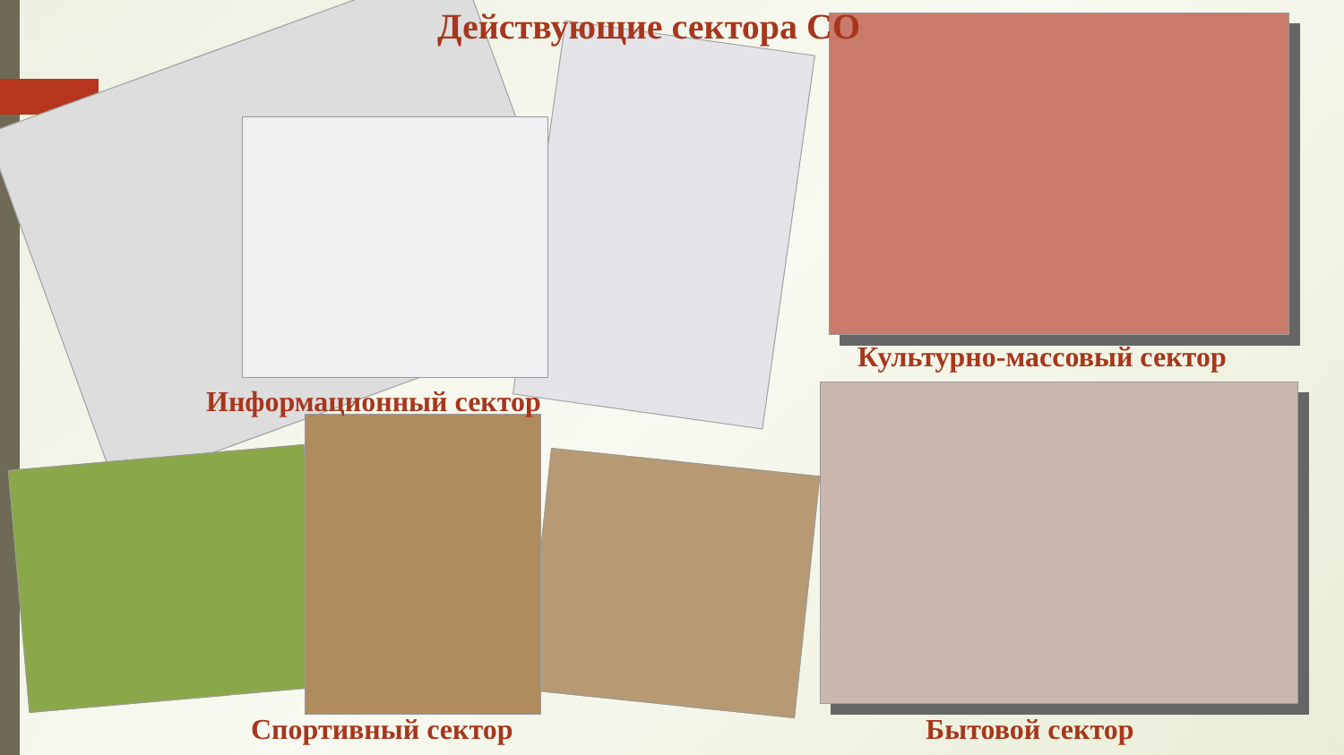Действующие сектора СО
Культурно-массовый сектор
Информационный сектор
Спортивный сектор Бытовой сектор